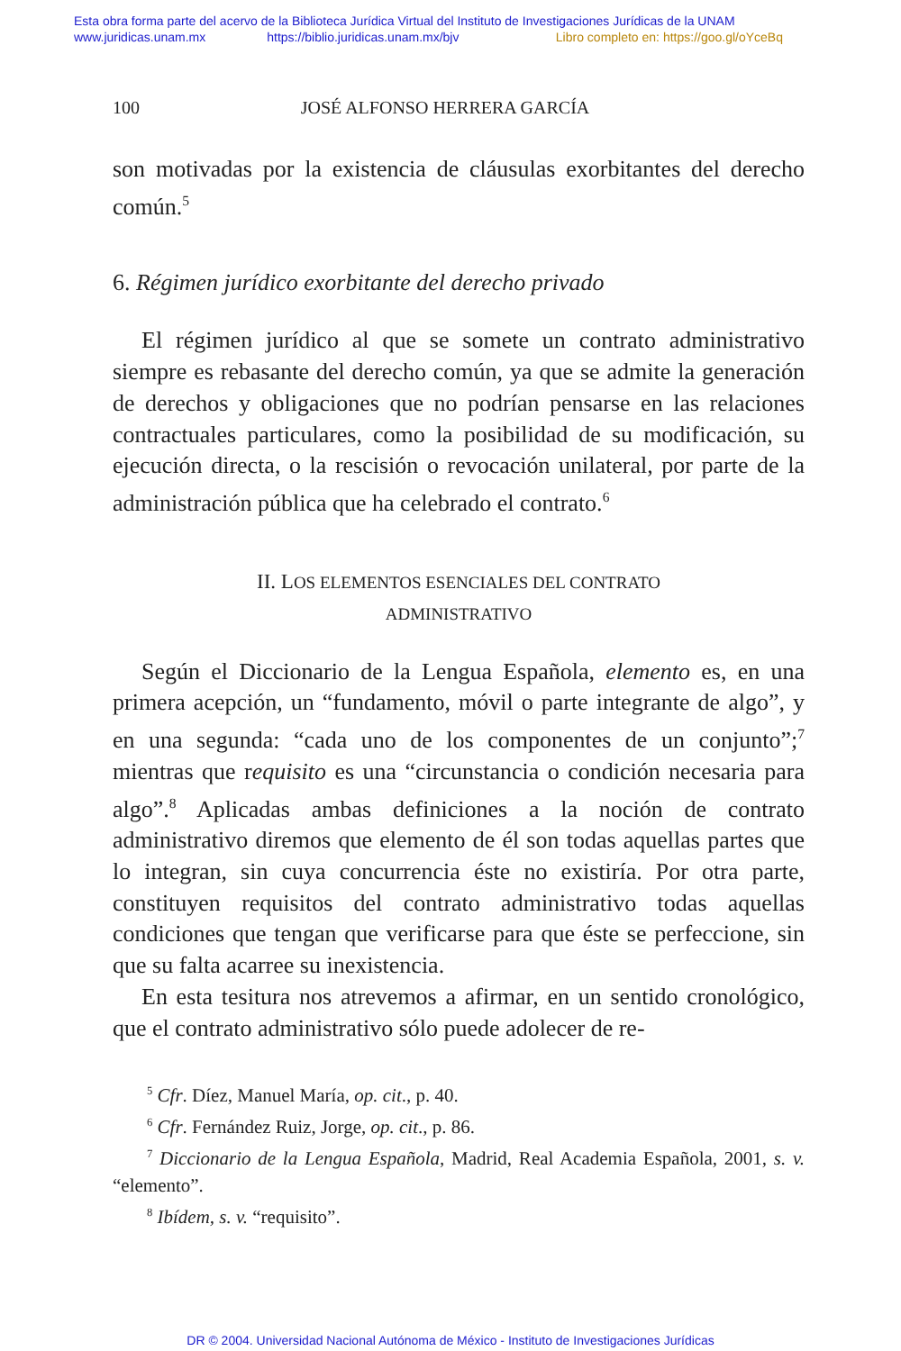Esta obra forma parte del acervo de la Biblioteca Jurídica Virtual del Instituto de Investigaciones Jurídicas de la UNAM
www.juridicas.unam.mx https://biblio.juridicas.unam.mx/bjv Libro completo en: https://goo.gl/oYceBq
100 JOSÉ ALFONSO HERRERA GARCÍA
son motivadas por la existencia de cláusulas exorbitantes del derecho común.<sup>5</sup>
6. Régimen jurídico exorbitante del derecho privado
El régimen jurídico al que se somete un contrato administrativo siempre es rebasante del derecho común, ya que se admite la generación de derechos y obligaciones que no podrían pensarse en las relaciones contractuales particulares, como la posibilidad de su modificación, su ejecución directa, o la rescisión o revocación unilateral, por parte de la administración pública que ha celebrado el contrato.<sup>6</sup>
II. LOS ELEMENTOS ESENCIALES DEL CONTRATO
ADMINISTRATIVO
Según el Diccionario de la Lengua Española, elemento es, en una primera acepción, un “fundamento, móvil o parte integrante de algo”, y en una segunda: “cada uno de los componentes de un conjunto”;<sup>7</sup> mientras que requisito es una “circunstancia o condición necesaria para algo”.<sup>8</sup> Aplicadas ambas definiciones a la noción de contrato administrativo diremos que elemento de él son todas aquellas partes que lo integran, sin cuya concurrencia éste no existiría. Por otra parte, constituyen requisitos del contrato administrativo todas aquellas condiciones que tengan que verificarse para que éste se perfeccione, sin que su falta acarree su inexistencia.
En esta tesitura nos atrevemos a afirmar, en un sentido cronológico, que el contrato administrativo sólo puede adolecer de re-
<sup>5</sup> Cfr. Díez, Manuel María, op. cit., p. 40.
<sup>6</sup> Cfr. Fernández Ruiz, Jorge, op. cit., p. 86.
<sup>7</sup> Diccionario de la Lengua Española, Madrid, Real Academia Española, 2001, s. v. “elemento”.
<sup>8</sup> Ibídem, s. v. “requisito”.
DR © 2004. Universidad Nacional Autónoma de México - Instituto de Investigaciones Jurídicas